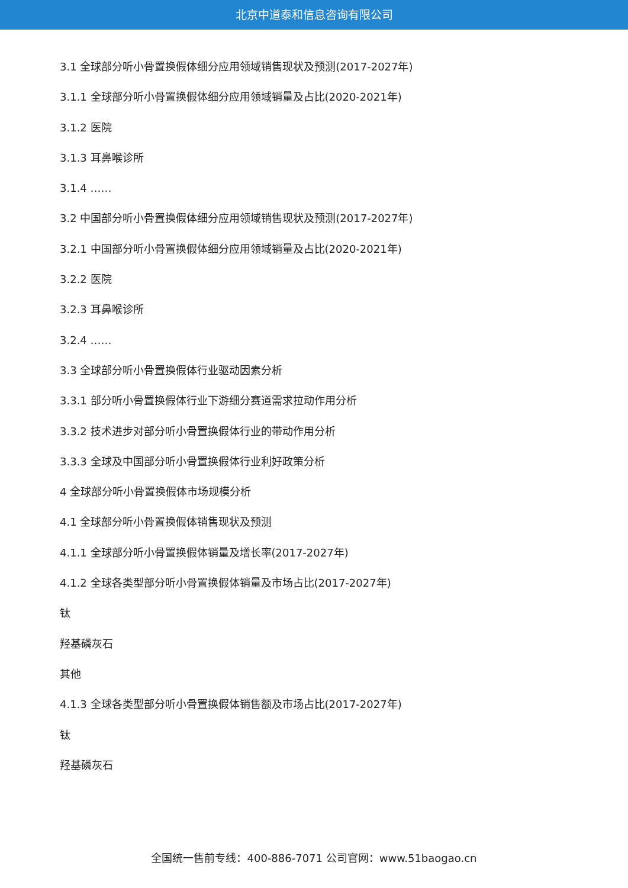北京中道泰和信息咨询有限公司
3.1 全球部分听小骨置换假体细分应用领域销售现状及预测(2017-2027年)
3.1.1 全球部分听小骨置换假体细分应用领域销量及占比(2020-2021年)
3.1.2 医院
3.1.3 耳鼻喉诊所
3.1.4 ……
3.2 中国部分听小骨置换假体细分应用领域销售现状及预测(2017-2027年)
3.2.1 中国部分听小骨置换假体细分应用领域销量及占比(2020-2021年)
3.2.2 医院
3.2.3 耳鼻喉诊所
3.2.4 ……
3.3 全球部分听小骨置换假体行业驱动因素分析
3.3.1 部分听小骨置换假体行业下游细分赛道需求拉动作用分析
3.3.2 技术进步对部分听小骨置换假体行业的带动作用分析
3.3.3 全球及中国部分听小骨置换假体行业利好政策分析
4 全球部分听小骨置换假体市场规模分析
4.1 全球部分听小骨置换假体销售现状及预测
4.1.1 全球部分听小骨置换假体销量及增长率(2017-2027年)
4.1.2 全球各类型部分听小骨置换假体销量及市场占比(2017-2027年)
钛
羟基磷灰石
其他
4.1.3 全球各类型部分听小骨置换假体销售额及市场占比(2017-2027年)
钛
羟基磷灰石
全国统一售前专线：400-886-7071 公司官网：www.51baogao.cn